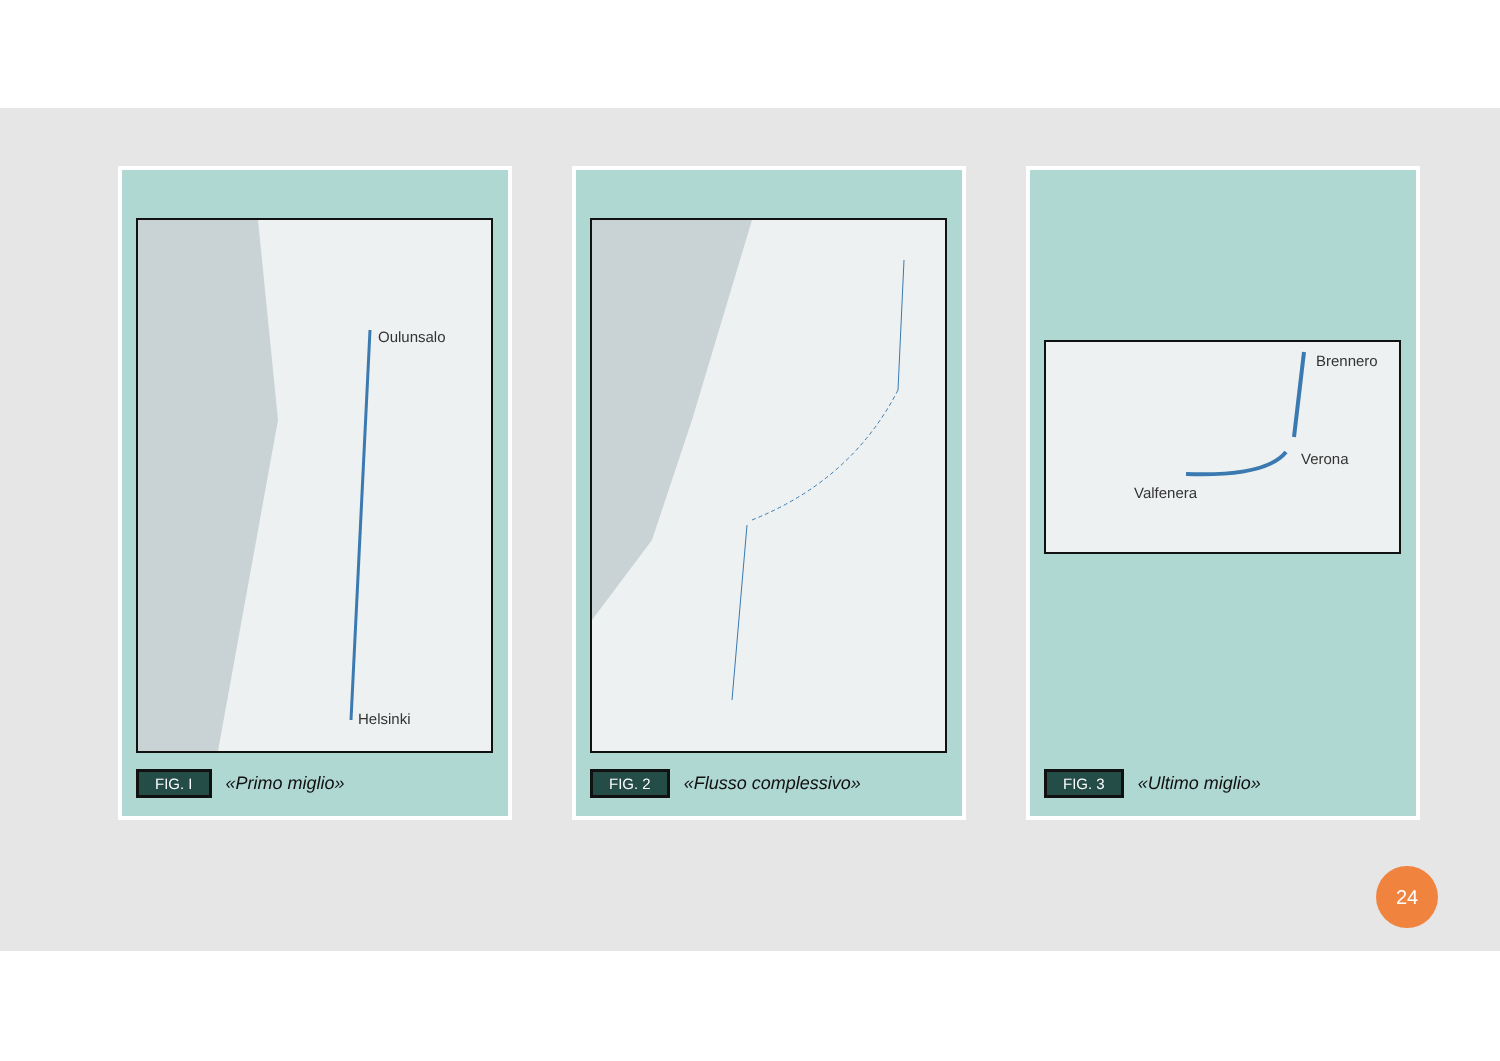Oulunsalo
Helsinki
FIG. I «Primo miglio»
FIG. 2 «Flusso complessivo»
Brennero
Verona
Valfenera
FIG. 3 «Ultimo miglio»
24